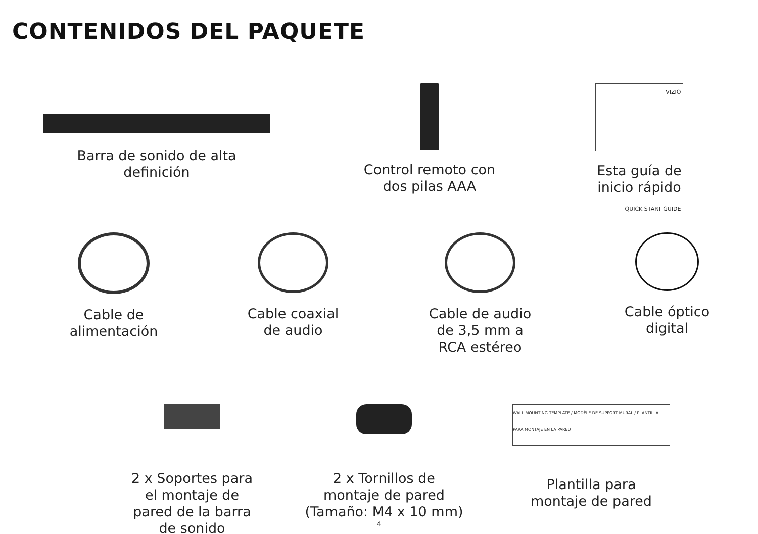CONTENIDOS DEL PAQUETE
Barra de sonido de alta
definición
Control remoto con
dos pilas AAA
VIZIO
QUICK START GUIDE
Esta guía de
inicio rápido
Cable de
alimentación
Cable coaxial
de audio
Cable de audio
de 3,5 mm a
RCA estéreo
Cable óptico
digital
2 x Soportes para
el montaje de
pared de la barra
de sonido
2 x Tornillos de
montaje de pared
(Tamaño: M4 x 10 mm)
WALL MOUNTING TEMPLATE / MODÈLE DE SUPPORT MURAL / PLANTILLA PARA MONTAJE EN LA PARED
Plantilla para
montaje de pared
4